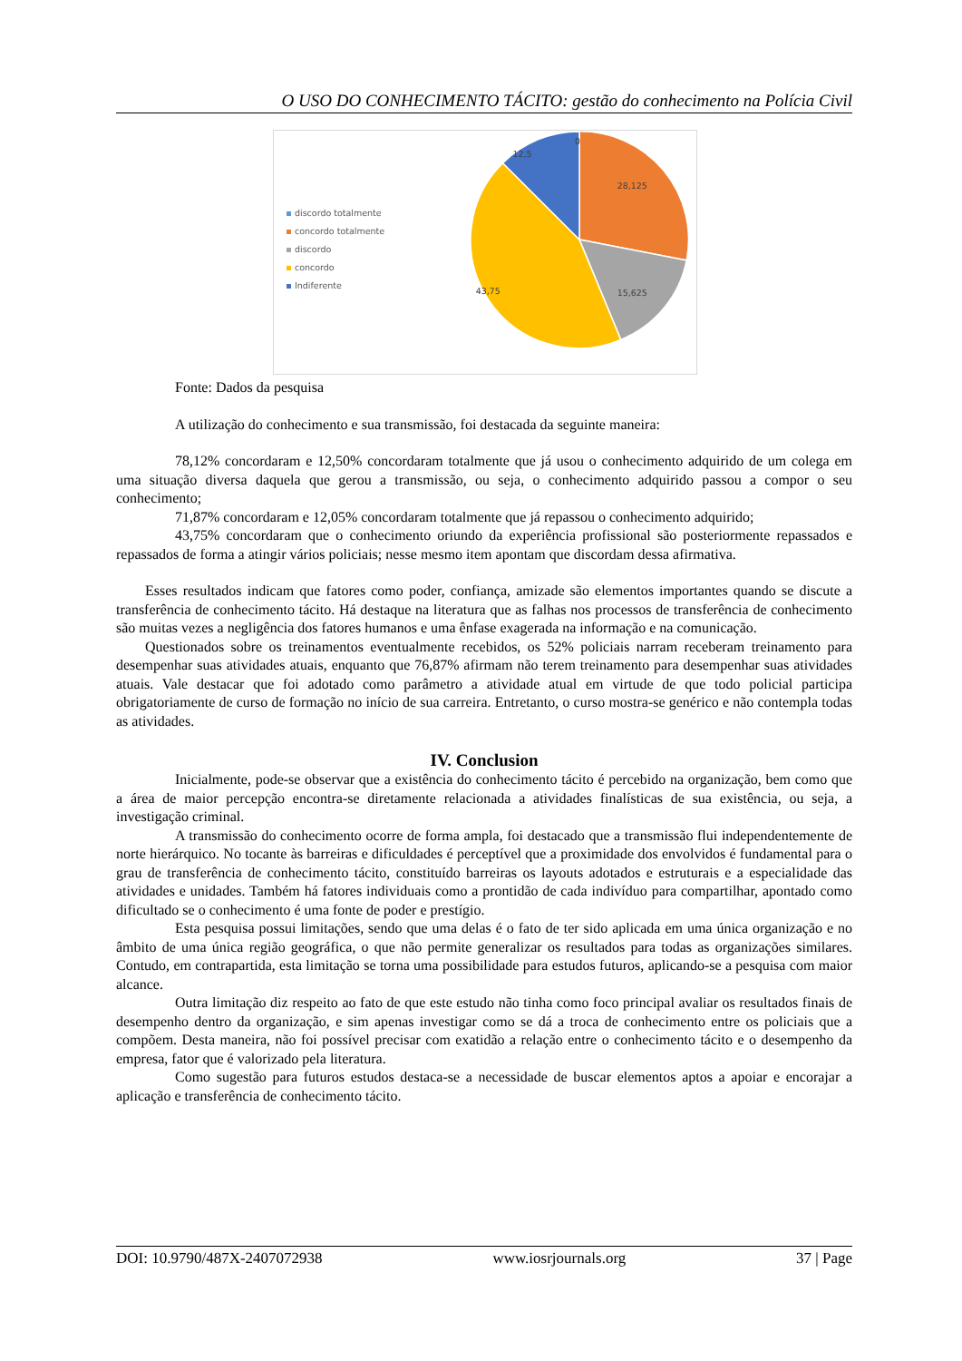O USO DO CONHECIMENTO TÁCITO: gestão do conhecimento na Polícia Civil
discordo totalmente
concordo totalmente
discordo
concordo
Indiferente
0
12,5
28,125
15,625
43,75
Fonte: Dados da pesquisa
A utilização do conhecimento e sua transmissão, foi destacada da seguinte maneira:
78,12% concordaram e 12,50% concordaram totalmente que já usou o conhecimento adquirido de um colega em uma situação diversa daquela que gerou a transmissão, ou seja, o conhecimento adquirido passou a compor o seu conhecimento;
71,87% concordaram e 12,05% concordaram totalmente que já repassou o conhecimento adquirido;
43,75% concordaram que o conhecimento oriundo da experiência profissional são posteriormente repassados e repassados de forma a atingir vários policiais; nesse mesmo item apontam que discordam dessa afirmativa.
Esses resultados indicam que fatores como poder, confiança, amizade são elementos importantes quando se discute a transferência de conhecimento tácito. Há destaque na literatura que as falhas nos processos de transferência de conhecimento são muitas vezes a negligência dos fatores humanos e uma ênfase exagerada na informação e na comunicação.
Questionados sobre os treinamentos eventualmente recebidos, os 52% policiais narram receberam treinamento para desempenhar suas atividades atuais, enquanto que 76,87% afirmam não terem treinamento para desempenhar suas atividades atuais. Vale destacar que foi adotado como parâmetro a atividade atual em virtude de que todo policial participa obrigatoriamente de curso de formação no início de sua carreira. Entretanto, o curso mostra-se genérico e não contempla todas as atividades.
IV. Conclusion
Inicialmente, pode-se observar que a existência do conhecimento tácito é percebido na organização, bem como que a área de maior percepção encontra-se diretamente relacionada a atividades finalísticas de sua existência, ou seja, a investigação criminal.
A transmissão do conhecimento ocorre de forma ampla, foi destacado que a transmissão flui independentemente de norte hierárquico. No tocante às barreiras e dificuldades é perceptível que a proximidade dos envolvidos é fundamental para o grau de transferência de conhecimento tácito, constituído barreiras os layouts adotados e estruturais e a especialidade das atividades e unidades. Também há fatores individuais como a prontidão de cada indivíduo para compartilhar, apontado como dificultado se o conhecimento é uma fonte de poder e prestígio.
Esta pesquisa possui limitações, sendo que uma delas é o fato de ter sido aplicada em uma única organização e no âmbito de uma única região geográfica, o que não permite generalizar os resultados para todas as organizações similares. Contudo, em contrapartida, esta limitação se torna uma possibilidade para estudos futuros, aplicando-se a pesquisa com maior alcance.
Outra limitação diz respeito ao fato de que este estudo não tinha como foco principal avaliar os resultados finais de desempenho dentro da organização, e sim apenas investigar como se dá a troca de conhecimento entre os policiais que a compõem. Desta maneira, não foi possível precisar com exatidão a relação entre o conhecimento tácito e o desempenho da empresa, fator que é valorizado pela literatura.
Como sugestão para futuros estudos destaca-se a necessidade de buscar elementos aptos a apoiar e encorajar a aplicação e transferência de conhecimento tácito.
DOI: 10.9790/487X-2407072938 www.iosrjournals.org 37 | Page